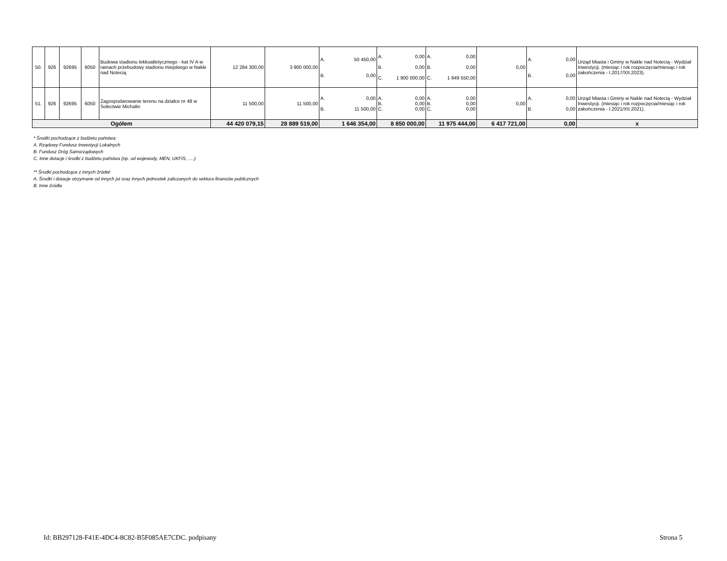| 50. | 926 | 92695 | 6050 | Budowa stadionu lekkoatletycznego - kat IV A w ramach przebudowy stadionu miejskiego w Nakle nad Notecią | 12 284 300,00 | 3 900 000,00 | A. 50 450,00 B. 0,00 | A. 0,00 B. 0,00 C. 1 900 000,00 | A. 0,00 B. 0,00 C. 1 949 550,00 | 0,00 | A. 0,00 B. 0,00 | Urząd Miasta i Gminy w Nakle nad Notecią - Wydział Inwestycji. (miesiąc i rok rozpoczęcia/miesiąc i rok zakończenia - I.2017/XII.2023). |
| 51. | 926 | 92695 | 6050 | Zagospodarowanie terenu na działce nr 48 w Sołectwie Michalin | 11 500,00 | 11 500,00 | A. 0,00 B. 11 500,00 | A. 0,00 B. 0,00 C. 0,00 | A. 0,00 B. 0,00 C. 0,00 | 0,00 | A. 0,00 B. 0,00 | Urząd Miasta i Gminy w Nakle nad Notecią - Wydział Inwestycji. (miesiąc i rok rozpoczęcia/miesiąc i rok zakończenia - I.2021/XII.2021). |
| Ogółem | | | | | 44 420 079,15 | 28 889 519,00 | 1 646 354,00 | 8 850 000,00 | 11 975 444,00 | 6 417 721,00 | 0,00 | x |
* Środki pochodzące z budżetu państwa:
A. Rządowy Fundusz Inwestycji Lokalnych
B. Fundusz Dróg Samorządowych
C. Inne dotacje i środki z budżetu państwa (np. od wojewody, MEN, UKFIS, ….)
** Środki pochodzące z innych źródeł:
A. Środki i dotacje otrzymane od innych jst oraz innych jednostek zaliczanych do sektora finansów publicznych
B. Inne źródła
Id: BB297128-F41E-4DC4-8C82-B5F085AE7CDC. podpisany Strona 5